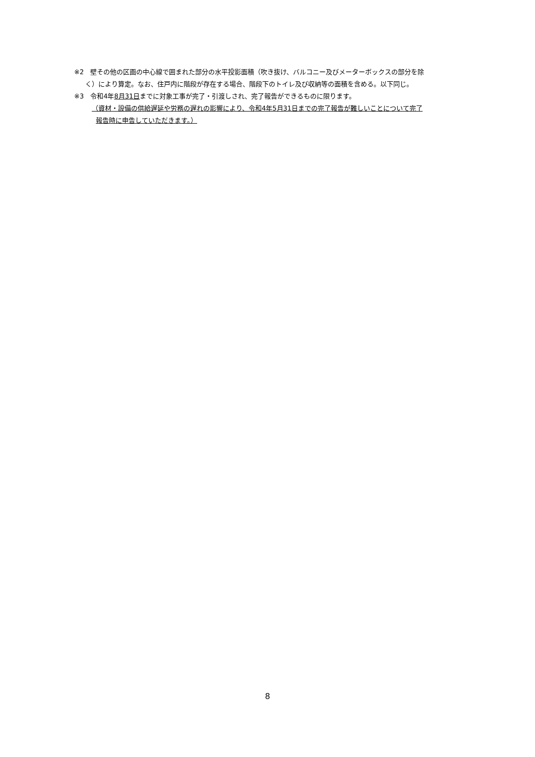※2　壁その他の区画の中心線で囲まれた部分の水平投影面積（吹き抜け、バルコニー及びメーターボックスの部分を除
く）により算定。なお、住戸内に階段が存在する場合、階段下のトイレ及び収納等の面積を含める。以下同じ。
※3　令和4年8月31日までに対象工事が完了・引渡しされ、完了報告ができるものに限ります。
（資材・設備の供給遅延や労務の遅れの影響により、令和4年5月31日までの完了報告が難しいことについて完了
報告時に申告していただきます。）
8